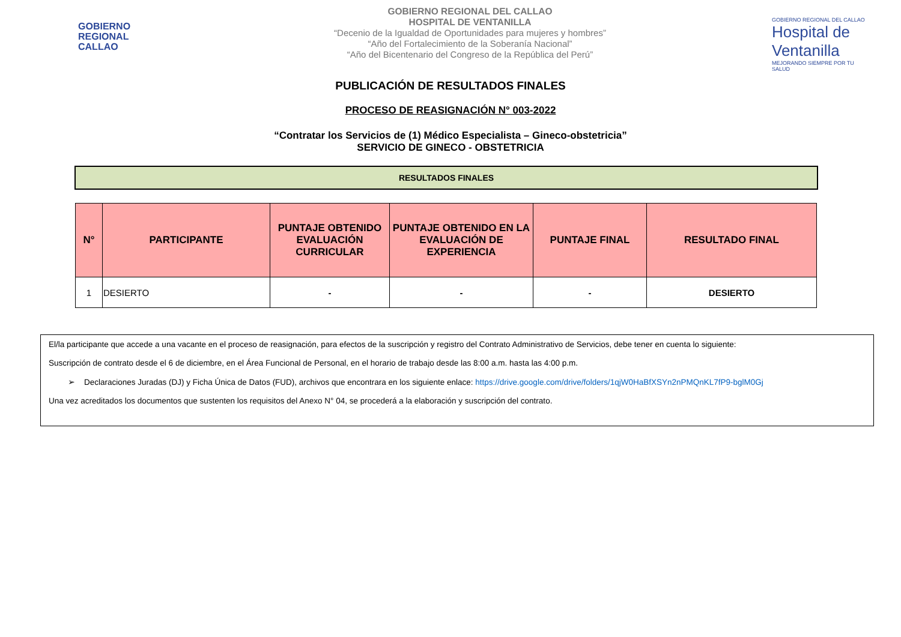GOBIERNO
REGIONAL
CALLAO
GOBIERNO REGIONAL DEL CALLAO
HOSPITAL DE VENTANILLA
“Decenio de la Igualdad de Oportunidades para mujeres y hombres”
“Año del Fortalecimiento de la Soberanía Nacional”
“Año del Bicentenario del Congreso de la República del Perú”
GOBIERNO REGIONAL DEL CALLAO
Hospital de Ventanilla
MEJORANDO SIEMPRE POR TU SALUD
PUBLICACIÓN DE RESULTADOS FINALES
PROCESO DE REASIGNACIÓN N° 003-2022
“Contratar los Servicios de (1) Médico Especialista – Gineco-obstetricia”
SERVICIO DE GINECO - OBSTETRICIA
RESULTADOS FINALES
| N° | PARTICIPANTE | PUNTAJE OBTENIDO EVALUACIÓN CURRICULAR | PUNTAJE OBTENIDO EN LA EVALUACIÓN DE EXPERIENCIA | PUNTAJE FINAL | RESULTADO FINAL |
| --- | --- | --- | --- | --- | --- |
| 1 | DESIERTO | - | - | - | DESIERTO |
El/la participante que accede a una vacante en el proceso de reasignación, para efectos de la suscripción y registro del Contrato Administrativo de Servicios, debe tener en cuenta lo siguiente:
Suscripción de contrato desde el 6 de diciembre, en el Área Funcional de Personal, en el horario de trabajo desde las 8:00 a.m. hasta las 4:00 p.m.
➢ Declaraciones Juradas (DJ) y Ficha Única de Datos (FUD), archivos que encontrara en los siguiente enlace: https://drive.google.com/drive/folders/1qjW0HaBfXSYn2nPMQnKL7fP9-bglM0Gj
Una vez acreditados los documentos que sustenten los requisitos del Anexo N° 04, se procederá a la elaboración y suscripción del contrato.